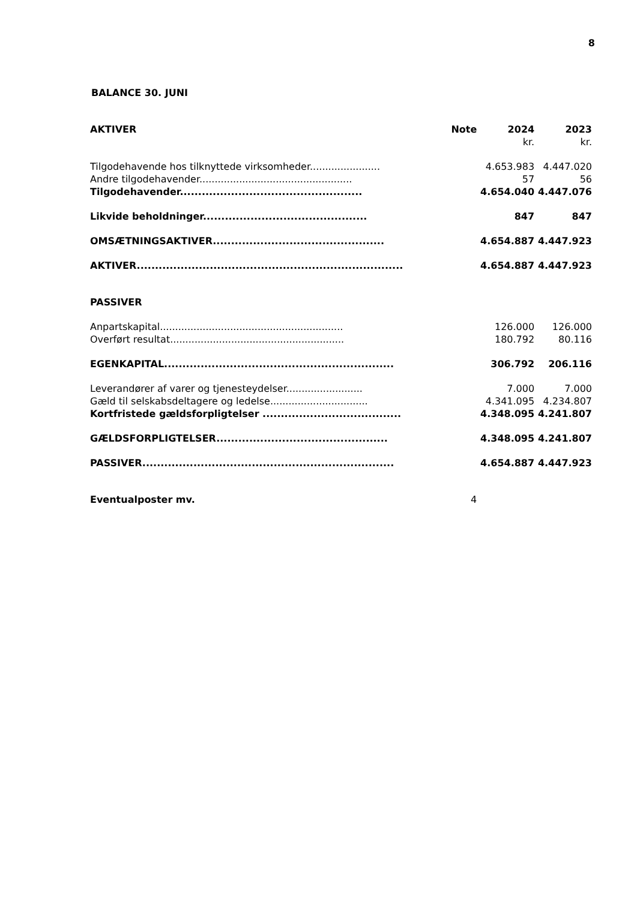8
BALANCE 30. JUNI
| AKTIVER | Note | 2024 | 2023 |
| --- | --- | --- | --- |
| | | kr. | kr. |
| Tilgodehavende hos tilknyttede virksomheder....................... | | 4.653.983 | 4.447.020 |
| Andre tilgodehavender.................................................. | | 57 | 56 |
| Tilgodehavender.................................................. | | 4.654.040 | 4.447.076 |
| Likvide beholdninger............................................. | | 847 | 847 |
| OMSÆTNINGSAKTIVER............................................... | | 4.654.887 | 4.447.923 |
| AKTIVER......................................................................... | | 4.654.887 | 4.447.923 |
| PASSIVER | | | |
| Anpartskapital............................................................ | | 126.000 | 126.000 |
| Overført resultat......................................................... | | 180.792 | 80.116 |
| EGENKAPITAL............................................................... | | 306.792 | 206.116 |
| Leverandører af varer og tjenesteydelser......................... | | 7.000 | 7.000 |
| Gæld til selskabsdeltagere og ledelse................................ | | 4.341.095 | 4.234.807 |
| Kortfristede gældsforpligtelser ...................................... | | 4.348.095 | 4.241.807 |
| GÆLDSFORPLIGTELSER............................................... | | 4.348.095 | 4.241.807 |
| PASSIVER..................................................................... | | 4.654.887 | 4.447.923 |
| Eventualposter mv. | 4 | | |